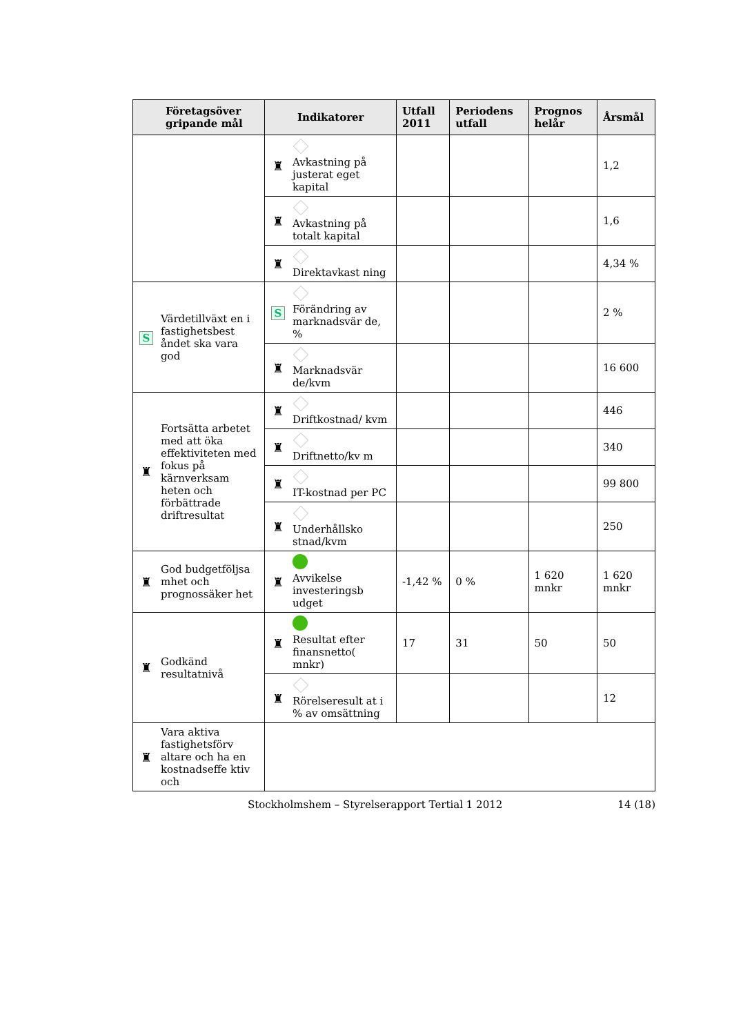| Företagsöver gripande mål | Indikatorer | Utfall 2011 | Periodens utfall | Prognos helår | Årsmål |
| --- | --- | --- | --- | --- | --- |
| | ♜ Avkastning på justerat eget kapital | | | | 1,2 |
| | ♜ Avkastning på totalt kapital | | | | 1,6 |
| | ♜ Direktavkast ning | | | | 4,34 % |
| S Värdetillväxt en i fastighetsbest åndet ska vara god | S Förändring av marknadsvär de, % | | | | 2 % |
| | ♜ Marknadsvär de/kvm | | | | 16 600 |
| ♜ Fortsätta arbetet med att öka effektiviteten med fokus på kärnverksam heten och förbättrade driftresultat | ♜ Driftkostnad/ kvm | | | | 446 |
| | ♜ Driftnetto/kv m | | | | 340 |
| | ♜ IT-kostnad per PC | | | | 99 800 |
| | ♜ Underhållsko stnad/kvm | | | | 250 |
| ♜ God budgetföljsa mhet och prognossäker het | ♜ Avvikelse investeringsb udget | -1,42 % | 0 % | 1 620 mnkr | 1 620 mnkr |
| ♜ Godkänd resultatnivå | ♜ Resultat efter finansnetto( mnkr) | 17 | 31 | 50 | 50 |
| | ♜ Rörelseresult at i % av omsättning | | | | 12 |
| ♜ Vara aktiva fastighetsförv altare och ha en kostnadseffe ktiv och | | | | | |
Stockholmshem – Styrelserapport Tertial 1 2012
14 (18)